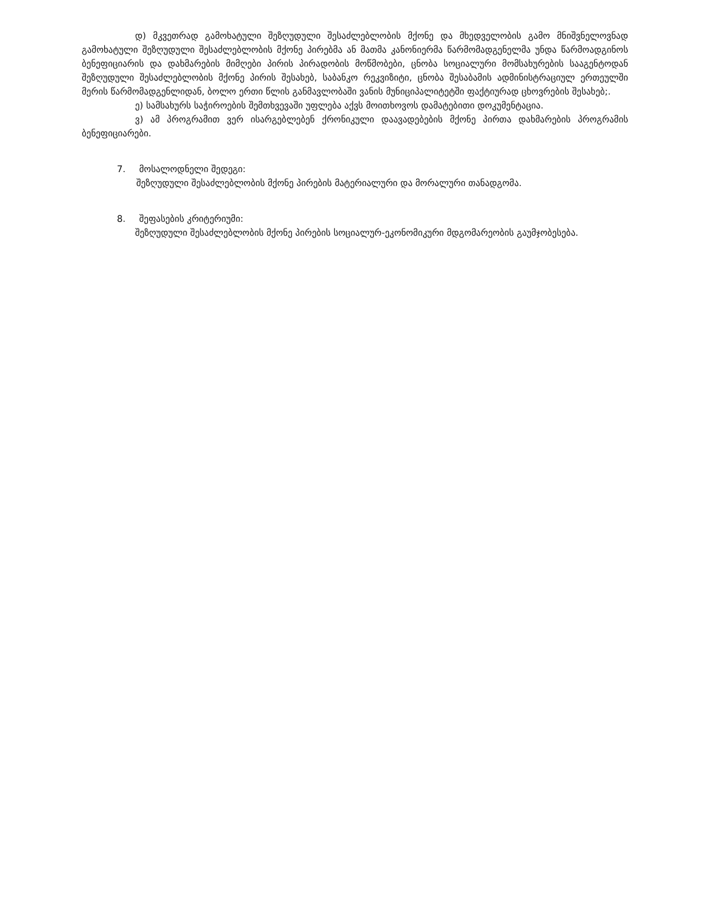დ) მკვეთრად გამოხატული შეზღუდული შესაძლებლობის მქონე და მხედველობის გამო მნიშვნელოვნად გამოხატული შეზღუდული შესაძლებლობის მქონე პირებმა ან მათმა კანონიერმა წარმომადგენელმა უნდა წარმოადგინოს ბენეფიციარის და დახმარების მიმღები პირის პირადობის მოწმობები, ცნობა სოციალური მომსახურების სააგენტოდან შეზღუდული შესაძლებლობის მქონე პირის შესახებ, საბანკო რეკვიზიტი, ცნობა შესაბამის ადმინისტრაციულ ერთეულში მერის წარმომადგენლიდან, ბოლო ერთი წლის განმავლობაში ვანის მუნიციპალიტეტში ფაქტიურად ცხოვრების შესახებ;.
ე) სამსახურს საჭიროების შემთხვევაში უფლება აქვს მოითხოვოს დამატებითი დოკუმენტაცია.
ვ) ამ პროგრამით ვერ ისარგებლებენ ქრონიკული დაავადებების მქონე პირთა დახმარების პროგრამის ბენეფიციარები.
7. მოსალოდნელი შედეგი:
შეზღუდული შესაძლებლობის მქონე პირების მატერიალური და მორალური თანადგომა.
8. შეფასების კრიტერიუმი:
შეზღუდული შესაძლებლობის მქონე პირების სოციალურ-ეკონომიკური მდგომარეობის გაუმჯობესება.